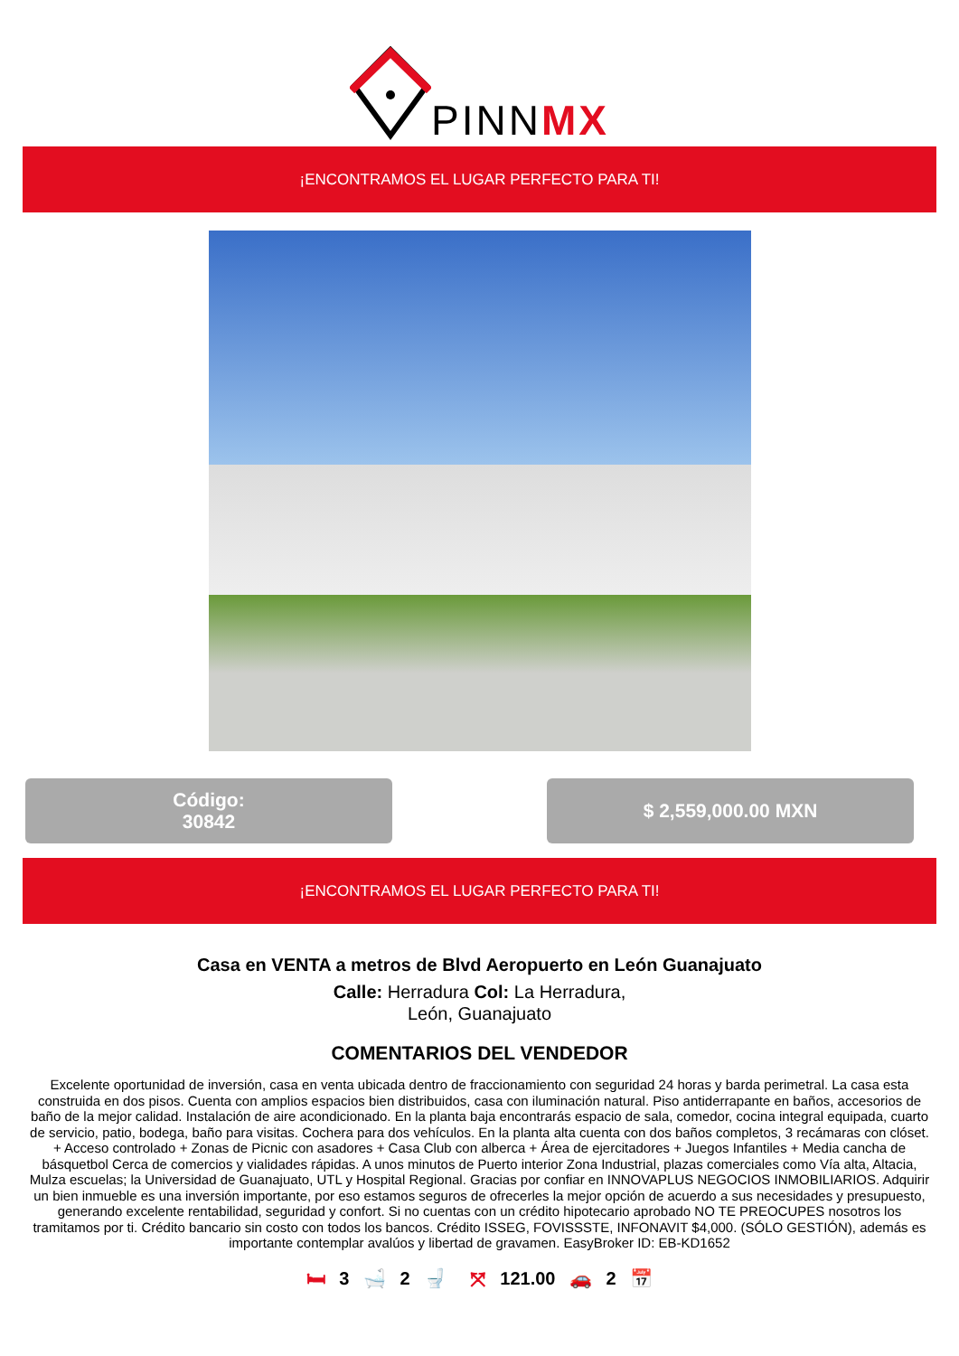PINNMX
¡ENCONTRAMOS EL LUGAR PERFECTO PARA TI!
Código:
30842
$ 2,559,000.00 MXN
¡ENCONTRAMOS EL LUGAR PERFECTO PARA TI!
Casa en VENTA a metros de Blvd Aeropuerto en León Guanajuato
Calle: Herradura Col: La Herradura,
León, Guanajuato
COMENTARIOS DEL VENDEDOR
Excelente oportunidad de inversión, casa en venta ubicada dentro de fraccionamiento con seguridad 24 horas y barda perimetral. La casa esta construida en dos pisos. Cuenta con amplios espacios bien distribuidos, casa con iluminación natural. Piso antiderrapante en baños, accesorios de baño de la mejor calidad. Instalación de aire acondicionado. En la planta baja encontrarás espacio de sala, comedor, cocina integral equipada, cuarto de servicio, patio, bodega, baño para visitas. Cochera para dos vehículos. En la planta alta cuenta con dos baños completos, 3 recámaras con clóset. + Acceso controlado + Zonas de Picnic con asadores + Casa Club con alberca + Área de ejercitadores + Juegos Infantiles + Media cancha de básquetbol Cerca de comercios y vialidades rápidas. A unos minutos de Puerto interior Zona Industrial, plazas comerciales como Vía alta, Altacia, Mulza escuelas; la Universidad de Guanajuato, UTL y Hospital Regional. Gracias por confiar en INNOVAPLUS NEGOCIOS INMOBILIARIOS. Adquirir un bien inmueble es una inversión importante, por eso estamos seguros de ofrecerles la mejor opción de acuerdo a sus necesidades y presupuesto, generando excelente rentabilidad, seguridad y confort. Si no cuentas con un crédito hipotecario aprobado NO TE PREOCUPES nosotros los tramitamos por ti. Crédito bancario sin costo con todos los bancos. Crédito ISSEG, FOVISSSTE, INFONAVIT $4,000. (SÓLO GESTIÓN), además es importante contemplar avalúos y libertad de gravamen. EasyBroker ID: EB-KD1652
🛏 3 🛁 2 🚽 ⤧ 121.00 🚗 2 📅